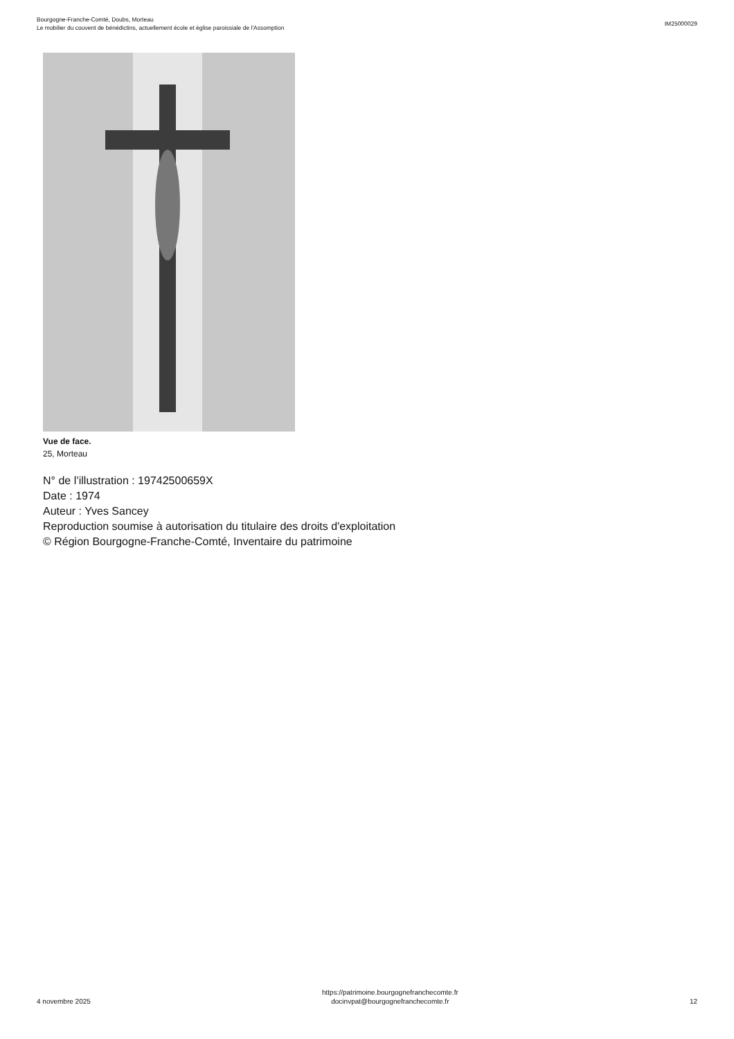Bourgogne-Franche-Comté, Doubs, Morteau
Le mobilier du couvent de bénédictins, actuellement école et église paroissiale de l'Assomption
IM25000029
Vue de face.
25, Morteau
N° de l’illustration : 19742500659X
Date : 1974
Auteur : Yves Sancey
Reproduction soumise à autorisation du titulaire des droits d'exploitation
© Région Bourgogne-Franche-Comté, Inventaire du patrimoine
4 novembre 2025
https://patrimoine.bourgognefranchecomte.fr
docinvpat@bourgognefranchecomte.fr
12